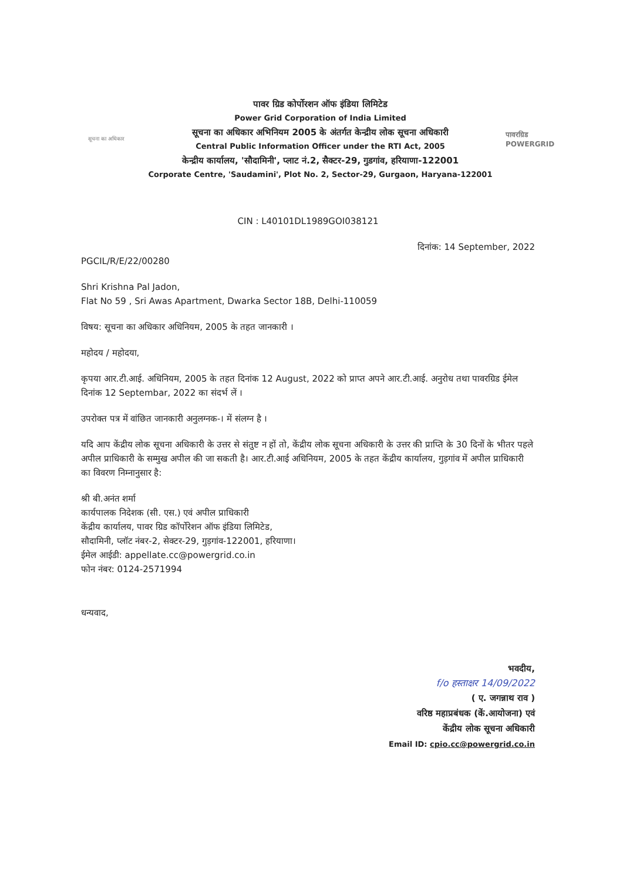सूचना का अधिकार
पावर ग्रिड कोर्पोरशन ऑफ इंडिया लिमिटेड
Power Grid Corporation of India Limited
सूचना का अधिकार अभिनियम 2005 के अंतर्गत केन्द्रीय लोक सूचना अधिकारी
Central Public Information Officer under the RTI Act, 2005
केन्द्रीय कार्यालय, 'सौदामिनी', प्लाट नं.2, सैक्टर-29, गुडगांव, हरियाणा-122001
Corporate Centre, 'Saudamini', Plot No. 2, Sector-29, Gurgaon, Haryana-122001
पावरग्रिड POWERGRID
CIN : L40101DL1989GOI038121
दिनांक: 14 September, 2022
PGCIL/R/E/22/00280
Shri Krishna Pal Jadon,
Flat No 59 , Sri Awas Apartment, Dwarka Sector 18B, Delhi-110059
विषय: सूचना का अधिकार अधिनियम, 2005 के तहत जानकारी ।
महोदय / महोदया,
कृपया आर.टी.आई. अधिनियम, 2005 के तहत दिनांक 12 August, 2022 को प्राप्त अपने आर.टी.आई. अनुरोध तथा पावरग्रिड ईमेल दिनांक 12 Septembar, 2022 का संदर्भ लें ।
उपरोक्त पत्र में वांछित जानकारी अनुलग्नक-। में संलग्न है ।
यदि आप केंद्रीय लोक सूचना अधिकारी के उत्तर से संतुष्ट न हों तो, केंद्रीय लोक सूचना अधिकारी के उत्तर की प्राप्ति के 30 दिनों के भीतर पहले अपील प्राधिकारी के सम्मुख अपील की जा सकती है। आर.टी.आई अधिनियम, 2005 के तहत केंद्रीय कार्यालय, गुड़गांव में अपील प्राधिकारी का विवरण निम्नानुसार है:
श्री बी.अनंत शर्मा
कार्यपालक निदेशक (सी. एस.) एवं अपील प्राधिकारी
केंद्रीय कार्यालय, पावर ग्रिड कॉर्पोरेशन ऑफ इंडिया लिमिटेड,
सौदामिनी, प्लॉट नंबर-2, सेक्टर-29, गुड़गांव-122001, हरियाणा।
ईमेल आईडी: appellate.cc@powergrid.co.in
फोन नंबर: 0124-2571994
धन्यवाद,
भवदीय,
f/o हस्ताक्षर 14/09/2022
( ए. जगन्नाथ राव )
वरिष्ठ महाप्रबंधक (कें.आयोजना) एवं
केंद्रीय लोक सूचना अधिकारी
Email ID: cpio.cc@powergrid.co.in